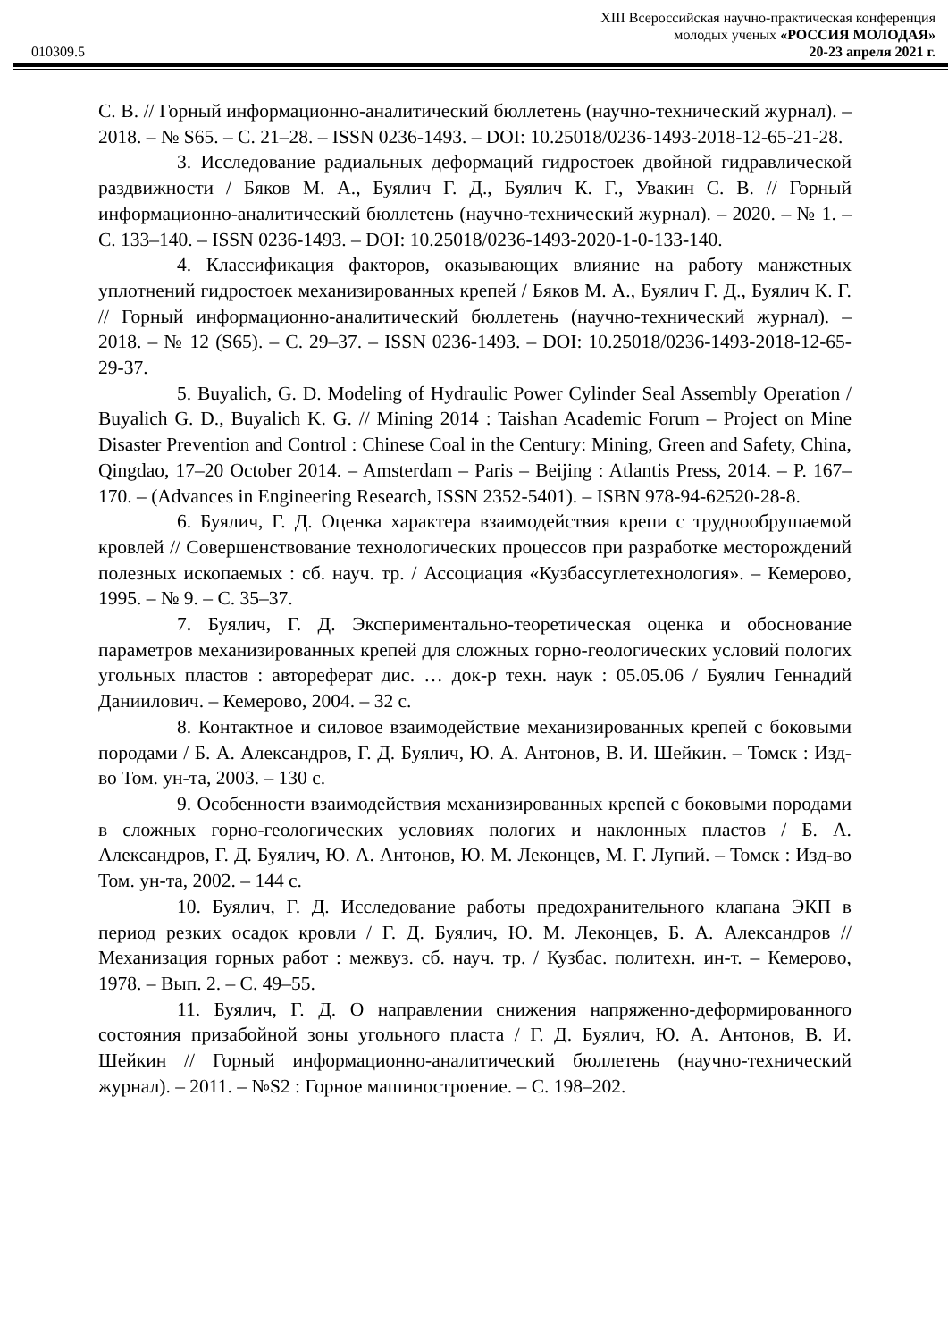010309.5
XIII Всероссийская научно-практическая конференция
молодых ученых «РОССИЯ МОЛОДАЯ»
20-23 апреля 2021 г.
С. В. // Горный информационно-аналитический бюллетень (научно-технический журнал). – 2018. – № S65. – С. 21–28. – ISSN 0236-1493. – DOI: 10.25018/0236-1493-2018-12-65-21-28.
3. Исследование радиальных деформаций гидростоек двойной гидравлической раздвижности / Бяков М. А., Буялич Г. Д., Буялич К. Г., Увакин С. В. // Горный информационно-аналитический бюллетень (научно-технический журнал). – 2020. – № 1. – С. 133–140. – ISSN 0236-1493. – DOI: 10.25018/0236-1493-2020-1-0-133-140.
4. Классификация факторов, оказывающих влияние на работу манжетных уплотнений гидростоек механизированных крепей / Бяков М. А., Буялич Г. Д., Буялич К. Г. // Горный информационно-аналитический бюллетень (научно-технический журнал). – 2018. – № 12 (S65). – С. 29–37. – ISSN 0236-1493. – DOI: 10.25018/0236-1493-2018-12-65-29-37.
5. Buyalich, G. D. Modeling of Hydraulic Power Cylinder Seal Assembly Operation / Buyalich G. D., Buyalich K. G. // Mining 2014 : Taishan Academic Forum – Project on Mine Disaster Prevention and Control : Chinese Coal in the Century: Mining, Green and Safety, China, Qingdao, 17–20 October 2014. – Amsterdam – Paris – Beijing : Atlantis Press, 2014. – P. 167–170. – (Advances in Engineering Research, ISSN 2352-5401). – ISBN 978-94-62520-28-8.
6. Буялич, Г. Д. Оценка характера взаимодействия крепи с труднообрушаемой кровлей // Совершенствование технологических процессов при разработке месторождений полезных ископаемых : сб. науч. тр. / Ассоциация «Кузбассуглетехнология». – Кемерово, 1995. – № 9. – С. 35–37.
7. Буялич, Г. Д. Экспериментально-теоретическая оценка и обоснование параметров механизированных крепей для сложных горно-геологических условий пологих угольных пластов : автореферат дис. … док-р техн. наук : 05.05.06 / Буялич Геннадий Даниилович. – Кемерово, 2004. – 32 с.
8. Контактное и силовое взаимодействие механизированных крепей с боковыми породами / Б. А. Александров, Г. Д. Буялич, Ю. А. Антонов, В. И. Шейкин. – Томск : Изд-во Том. ун-та, 2003. – 130 с.
9. Особенности взаимодействия механизированных крепей с боковыми породами в сложных горно-геологических условиях пологих и наклонных пластов / Б. А. Александров, Г. Д. Буялич, Ю. А. Антонов, Ю. М. Леконцев, М. Г. Лупий. – Томск : Изд-во Том. ун-та, 2002. – 144 с.
10. Буялич, Г. Д. Исследование работы предохранительного клапана ЭКП в период резких осадок кровли / Г. Д. Буялич, Ю. М. Леконцев, Б. А. Александров // Механизация горных работ : межвуз. сб. науч. тр. / Кузбас. политехн. ин-т. – Кемерово, 1978. – Вып. 2. – С. 49–55.
11. Буялич, Г. Д. О направлении снижения напряженно-деформированного состояния призабойной зоны угольного пласта / Г. Д. Буялич, Ю. А. Антонов, В. И. Шейкин // Горный информационно-аналитический бюллетень (научно-технический журнал). – 2011. – №S2 : Горное машиностроение. – С. 198–202.